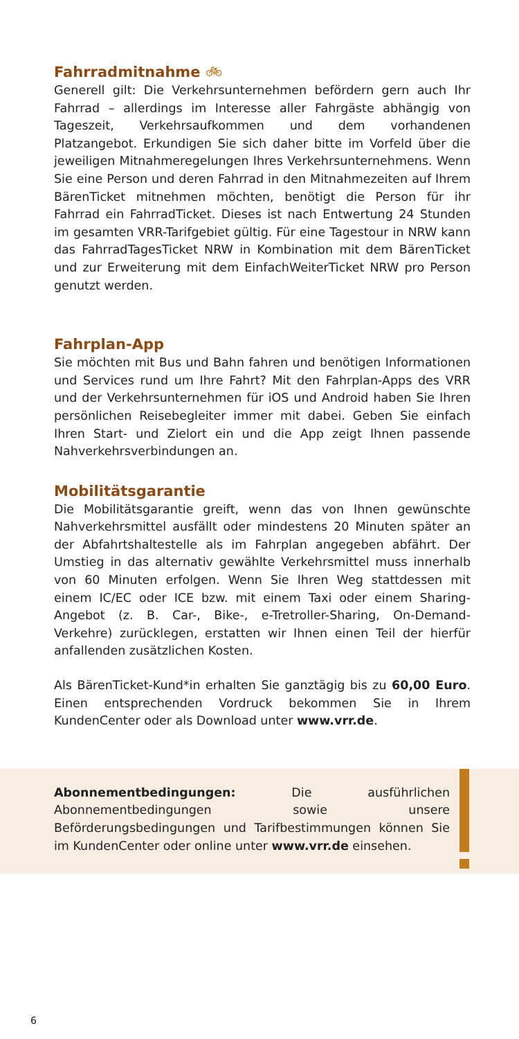Fahrradmitnahme 🚲︎
Generell gilt: Die Verkehrsunternehmen befördern gern auch Ihr Fahrrad – allerdings im Interesse aller Fahrgäste abhängig von Tageszeit, Verkehrsaufkommen und dem vorhandenen Platzangebot. Erkundigen Sie sich daher bitte im Vorfeld über die jeweiligen Mitnahmeregelungen Ihres Verkehrsunternehmens. Wenn Sie eine Person und deren Fahrrad in den Mitnahmezeiten auf Ihrem BärenTicket mitnehmen möchten, benötigt die Person für ihr Fahrrad ein FahrradTicket. Dieses ist nach Entwertung 24 Stunden im gesamten VRR-Tarifgebiet gültig. Für eine Tagestour in NRW kann das FahrradTagesTicket NRW in Kombination mit dem BärenTicket und zur Erweiterung mit dem EinfachWeiterTicket NRW pro Person genutzt werden.
Fahrplan-App
Sie möchten mit Bus und Bahn fahren und benötigen Informationen und Services rund um Ihre Fahrt? Mit den Fahrplan-Apps des VRR und der Verkehrsunternehmen für iOS und Android haben Sie Ihren persönlichen Reisebegleiter immer mit dabei. Geben Sie einfach Ihren Start- und Zielort ein und die App zeigt Ihnen passende Nahverkehrsverbindungen an.
Mobilitätsgarantie
Die Mobilitätsgarantie greift, wenn das von Ihnen gewünschte Nahverkehrsmittel ausfällt oder mindestens 20 Minuten später an der Abfahrtshaltestelle als im Fahrplan angegeben abfährt. Der Umstieg in das alternativ gewählte Verkehrsmittel muss innerhalb von 60 Minuten erfolgen. Wenn Sie Ihren Weg stattdessen mit einem IC/EC oder ICE bzw. mit einem Taxi oder einem Sharing-Angebot (z. B. Car-, Bike-, e-Tretroller-Sharing, On-Demand-Verkehre) zurücklegen, erstatten wir Ihnen einen Teil der hierfür anfallenden zusätzlichen Kosten.
Als BärenTicket-Kund*in erhalten Sie ganztägig bis zu 60,00 Euro. Einen entsprechenden Vordruck bekommen Sie in Ihrem KundenCenter oder als Download unter www.vrr.de.
Abonnementbedingungen: Die ausführlichen Abonnementbedingungen sowie unsere Beförderungsbedingungen und Tarifbestimmungen können Sie im KundenCenter oder online unter www.vrr.de einsehen.
6